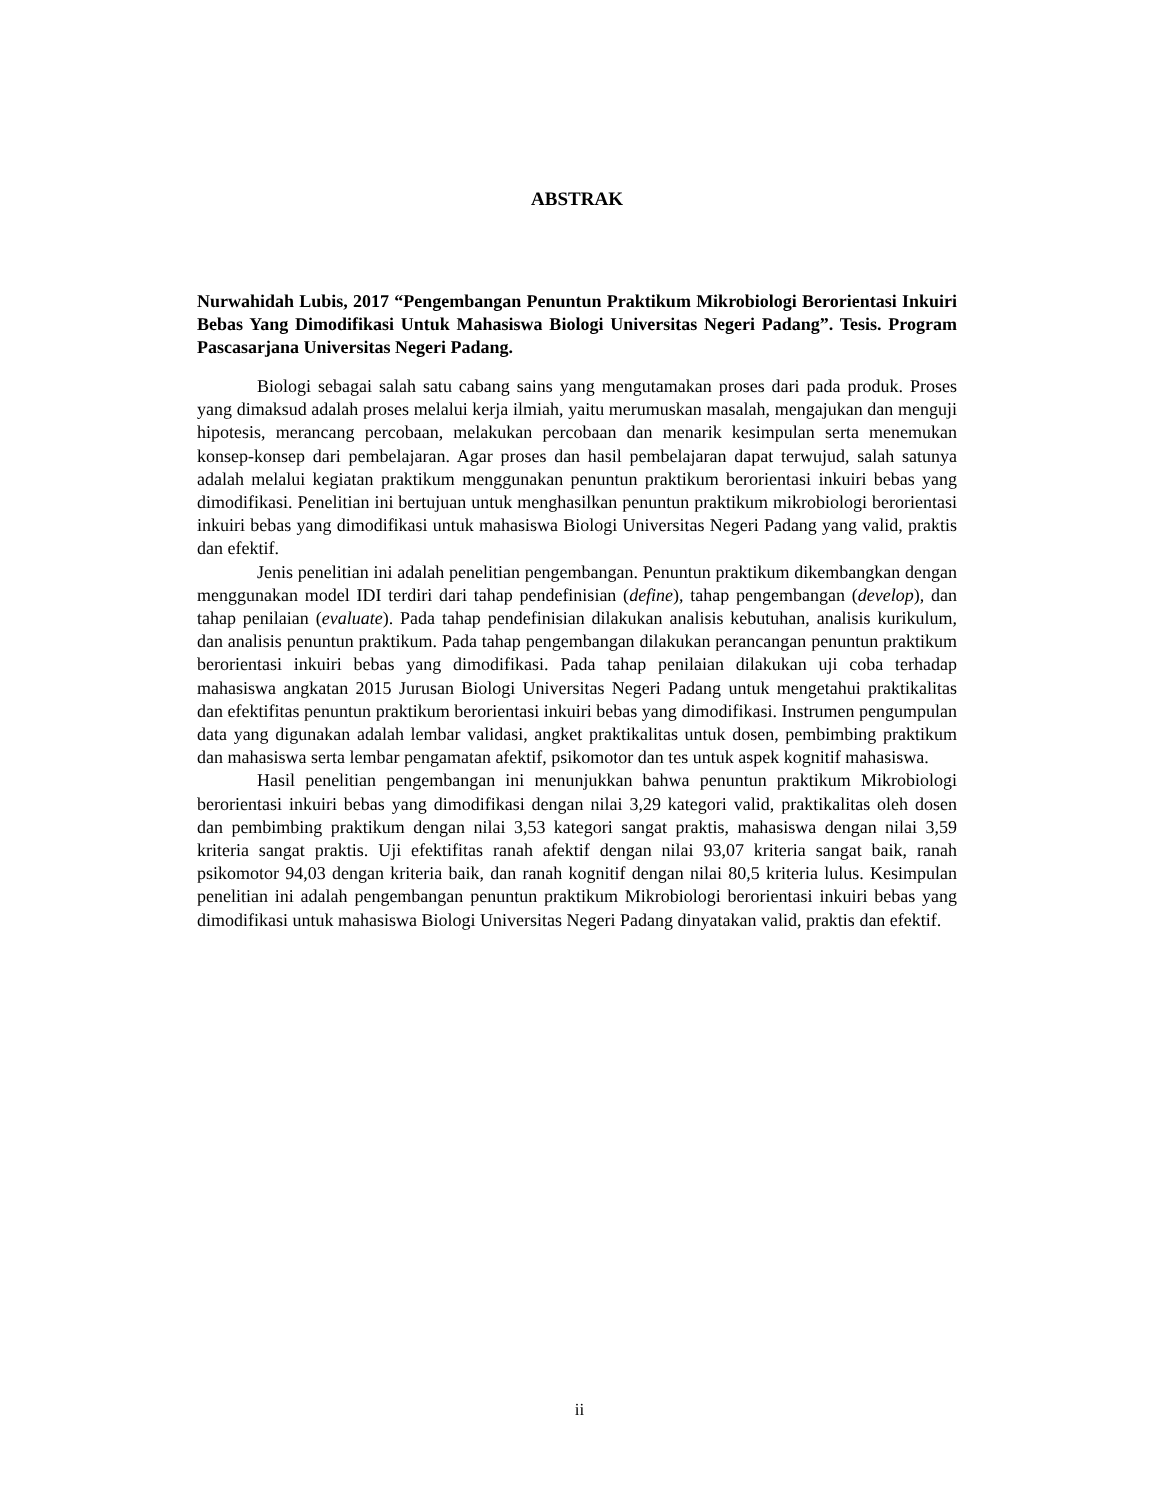ABSTRAK
Nurwahidah Lubis, 2017 “Pengembangan Penuntun Praktikum Mikrobiologi Berorientasi Inkuiri Bebas Yang Dimodifikasi Untuk Mahasiswa Biologi Universitas Negeri Padang”. Tesis. Program Pascasarjana Universitas Negeri Padang.
Biologi sebagai salah satu cabang sains yang mengutamakan proses dari pada produk. Proses yang dimaksud adalah proses melalui kerja ilmiah, yaitu merumuskan masalah, mengajukan dan menguji hipotesis, merancang percobaan, melakukan percobaan dan menarik kesimpulan serta menemukan konsep-konsep dari pembelajaran. Agar proses dan hasil pembelajaran dapat terwujud, salah satunya adalah melalui kegiatan praktikum menggunakan penuntun praktikum berorientasi inkuiri bebas yang dimodifikasi. Penelitian ini bertujuan untuk menghasilkan penuntun praktikum mikrobiologi berorientasi inkuiri bebas yang dimodifikasi untuk mahasiswa Biologi Universitas Negeri Padang yang valid, praktis dan efektif.
Jenis penelitian ini adalah penelitian pengembangan. Penuntun praktikum dikembangkan dengan menggunakan model IDI terdiri dari tahap pendefinisian (define), tahap pengembangan (develop), dan tahap penilaian (evaluate). Pada tahap pendefinisian dilakukan analisis kebutuhan, analisis kurikulum, dan analisis penuntun praktikum. Pada tahap pengembangan dilakukan perancangan penuntun praktikum berorientasi inkuiri bebas yang dimodifikasi. Pada tahap penilaian dilakukan uji coba terhadap mahasiswa angkatan 2015 Jurusan Biologi Universitas Negeri Padang untuk mengetahui praktikalitas dan efektifitas penuntun praktikum berorientasi inkuiri bebas yang dimodifikasi. Instrumen pengumpulan data yang digunakan adalah lembar validasi, angket praktikalitas untuk dosen, pembimbing praktikum dan mahasiswa serta lembar pengamatan afektif, psikomotor dan tes untuk aspek kognitif mahasiswa.
Hasil penelitian pengembangan ini menunjukkan bahwa penuntun praktikum Mikrobiologi berorientasi inkuiri bebas yang dimodifikasi dengan nilai 3,29 kategori valid, praktikalitas oleh dosen dan pembimbing praktikum dengan nilai 3,53 kategori sangat praktis, mahasiswa dengan nilai 3,59 kriteria sangat praktis. Uji efektifitas ranah afektif dengan nilai 93,07 kriteria sangat baik, ranah psikomotor 94,03 dengan kriteria baik, dan ranah kognitif dengan nilai 80,5 kriteria lulus. Kesimpulan penelitian ini adalah pengembangan penuntun praktikum Mikrobiologi berorientasi inkuiri bebas yang dimodifikasi untuk mahasiswa Biologi Universitas Negeri Padang dinyatakan valid, praktis dan efektif.
ii